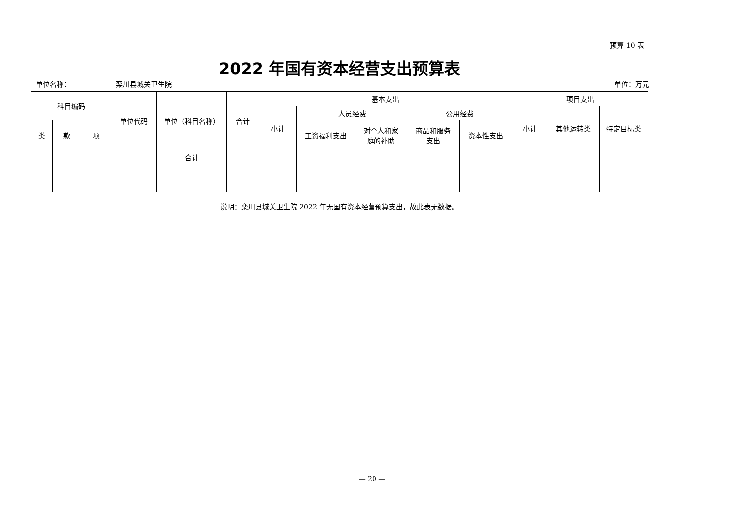预算 10 表
2022 年国有资本经营支出预算表
单位名称： 栾川县城关卫生院 单位：万元
| 科目编码 | | | 单位代码 | 单位（科目名称） | 合计 | 基本支出 | | | | | 项目支出 | | |
| --- | --- | --- | --- | --- | --- | --- | --- | --- | --- | --- | --- | --- | --- |
| | | | | | | 小计 | 人员经费 | | 公用经费 | | 小计 | 其他运转类 | 特定目标类 |
| 类 | 款 | 项 | | | | | 工资福利支出 | 对个人和家 庭的补助 | 商品和服务 支出 | 资本性支出 | | | |
| | | | | 合计 | | | | | | | | | |
| 说明：栾川县城关卫生院 2022 年无国有资本经营预算支出，故此表无数据。 | | | | | | | | | | | | | |
— 20 —